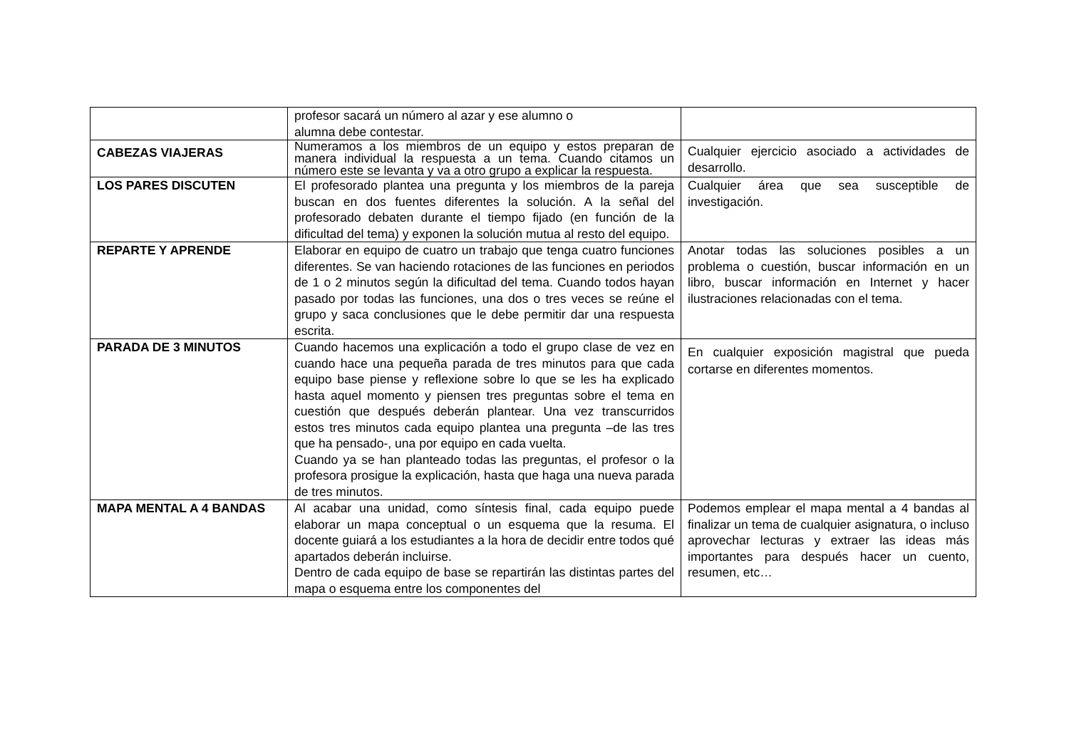| | profesor sacará un número al azar y ese alumno o alumna debe contestar. | |
| CABEZAS VIAJERAS | Numeramos a los miembros de un equipo y estos preparan de manera individual la respuesta a un tema. Cuando citamos un número este se levanta y va a otro grupo a explicar la respuesta. | Cualquier ejercicio asociado a actividades de desarrollo. |
| LOS PARES DISCUTEN | El profesorado plantea una pregunta y los miembros de la pareja buscan en dos fuentes diferentes la solución. A la señal del profesorado debaten durante el tiempo fijado (en función de la dificultad del tema) y exponen la solución mutua al resto del equipo. | Cualquier área que sea susceptible de investigación. |
| REPARTE Y APRENDE | Elaborar en equipo de cuatro un trabajo que tenga cuatro funciones diferentes. Se van haciendo rotaciones de las funciones en periodos de 1 o 2 minutos según la dificultad del tema. Cuando todos hayan pasado por todas las funciones, una dos o tres veces se reúne el grupo y saca conclusiones que le debe permitir dar una respuesta escrita. | Anotar todas las soluciones posibles a un problema o cuestión, buscar información en un libro, buscar información en Internet y hacer ilustraciones relacionadas con el tema. |
| PARADA DE 3 MINUTOS | Cuando hacemos una explicación a todo el grupo clase de vez en cuando hace una pequeña parada de tres minutos para que cada equipo base piense y reflexione sobre lo que se les ha explicado hasta aquel momento y piensen tres preguntas sobre el tema en cuestión que después deberán plantear. Una vez transcurridos estos tres minutos cada equipo plantea una pregunta –de las tres que ha pensado-, una por equipo en cada vuelta. Cuando ya se han planteado todas las preguntas, el profesor o la profesora prosigue la explicación, hasta que haga una nueva parada de tres minutos. | En cualquier exposición magistral que pueda cortarse en diferentes momentos. |
| MAPA MENTAL A 4 BANDAS | Al acabar una unidad, como síntesis final, cada equipo puede elaborar un mapa conceptual o un esquema que la resuma. El docente guiará a los estudiantes a la hora de decidir entre todos qué apartados deberán incluirse. Dentro de cada equipo de base se repartirán las distintas partes del mapa o esquema entre los componentes del | Podemos emplear el mapa mental a 4 bandas al finalizar un tema de cualquier asignatura, o incluso aprovechar lecturas y extraer las ideas más importantes para después hacer un cuento, resumen, etc… |